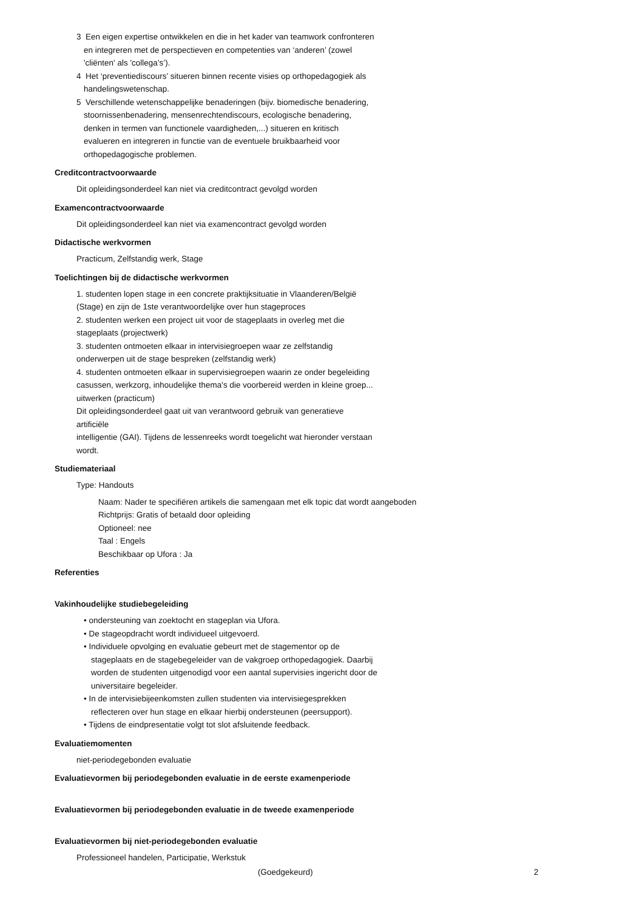3 Een eigen expertise ontwikkelen en die in het kader van teamwork confronteren
en integreren met de perspectieven en competenties van ‘anderen’ (zowel
'cliënten' als 'collega’s’).
4 Het ‘preventiediscours’ situeren binnen recente visies op orthopedagogiek als
handelingswetenschap.
5 Verschillende wetenschappelijke benaderingen (bijv. biomedische benadering,
stoornissenbenadering, mensenrechtendiscours, ecologische benadering,
denken in termen van functionele vaardigheden,...) situeren en kritisch
evalueren en integreren in functie van de eventuele bruikbaarheid voor
orthopedagogische problemen.
Creditcontractvoorwaarde
Dit opleidingsonderdeel kan niet via creditcontract gevolgd worden
Examencontractvoorwaarde
Dit opleidingsonderdeel kan niet via examencontract gevolgd worden
Didactische werkvormen
Practicum, Zelfstandig werk, Stage
Toelichtingen bij de didactische werkvormen
1. studenten lopen stage in een concrete praktijksituatie in Vlaanderen/België
(Stage) en zijn de 1ste verantwoordelijke over hun stageproces
2. studenten werken een project uit voor de stageplaats in overleg met die
stageplaats (projectwerk)
3. studenten ontmoeten elkaar in intervisiegroepen waar ze zelfstandig
onderwerpen uit de stage bespreken (zelfstandig werk)
4. studenten ontmoeten elkaar in supervisiegroepen waarin ze onder begeleiding
casussen, werkzorg, inhoudelijke thema's die voorbereid werden in kleine groep...
uitwerken (practicum)
Dit opleidingsonderdeel gaat uit van verantwoord gebruik van generatieve
artificiële
intelligentie (GAI). Tijdens de lessenreeks wordt toegelicht wat hieronder verstaan
wordt.
Studiemateriaal
Type: Handouts
Naam: Nader te specifiëren artikels die samengaan met elk topic dat wordt aangeboden
Richtprijs: Gratis of betaald door opleiding
Optioneel: nee
Taal : Engels
Beschikbaar op Ufora : Ja
Referenties
Vakinhoudelijke studiebegeleiding
• ondersteuning van zoektocht en stageplan via Ufora.
• De stageopdracht wordt individueel uitgevoerd.
• Individuele opvolging en evaluatie gebeurt met de stagementor op de
stageplaats en de stagebegeleider van de vakgroep orthopedagogiek. Daarbij
worden de studenten uitgenodigd voor een aantal supervisies ingericht door de
universitaire begeleider.
• In de intervisiebijeenkomsten zullen studenten via intervisiegesprekken
reflecteren over hun stage en elkaar hierbij ondersteunen (peersupport).
• Tijdens de eindpresentatie volgt tot slot afsluitende feedback.
Evaluatiemomenten
niet-periodegebonden evaluatie
Evaluatievormen bij periodegebonden evaluatie in de eerste examenperiode
Evaluatievormen bij periodegebonden evaluatie in de tweede examenperiode
Evaluatievormen bij niet-periodegebonden evaluatie
Professioneel handelen, Participatie, Werkstuk
(Goedgekeurd) 2